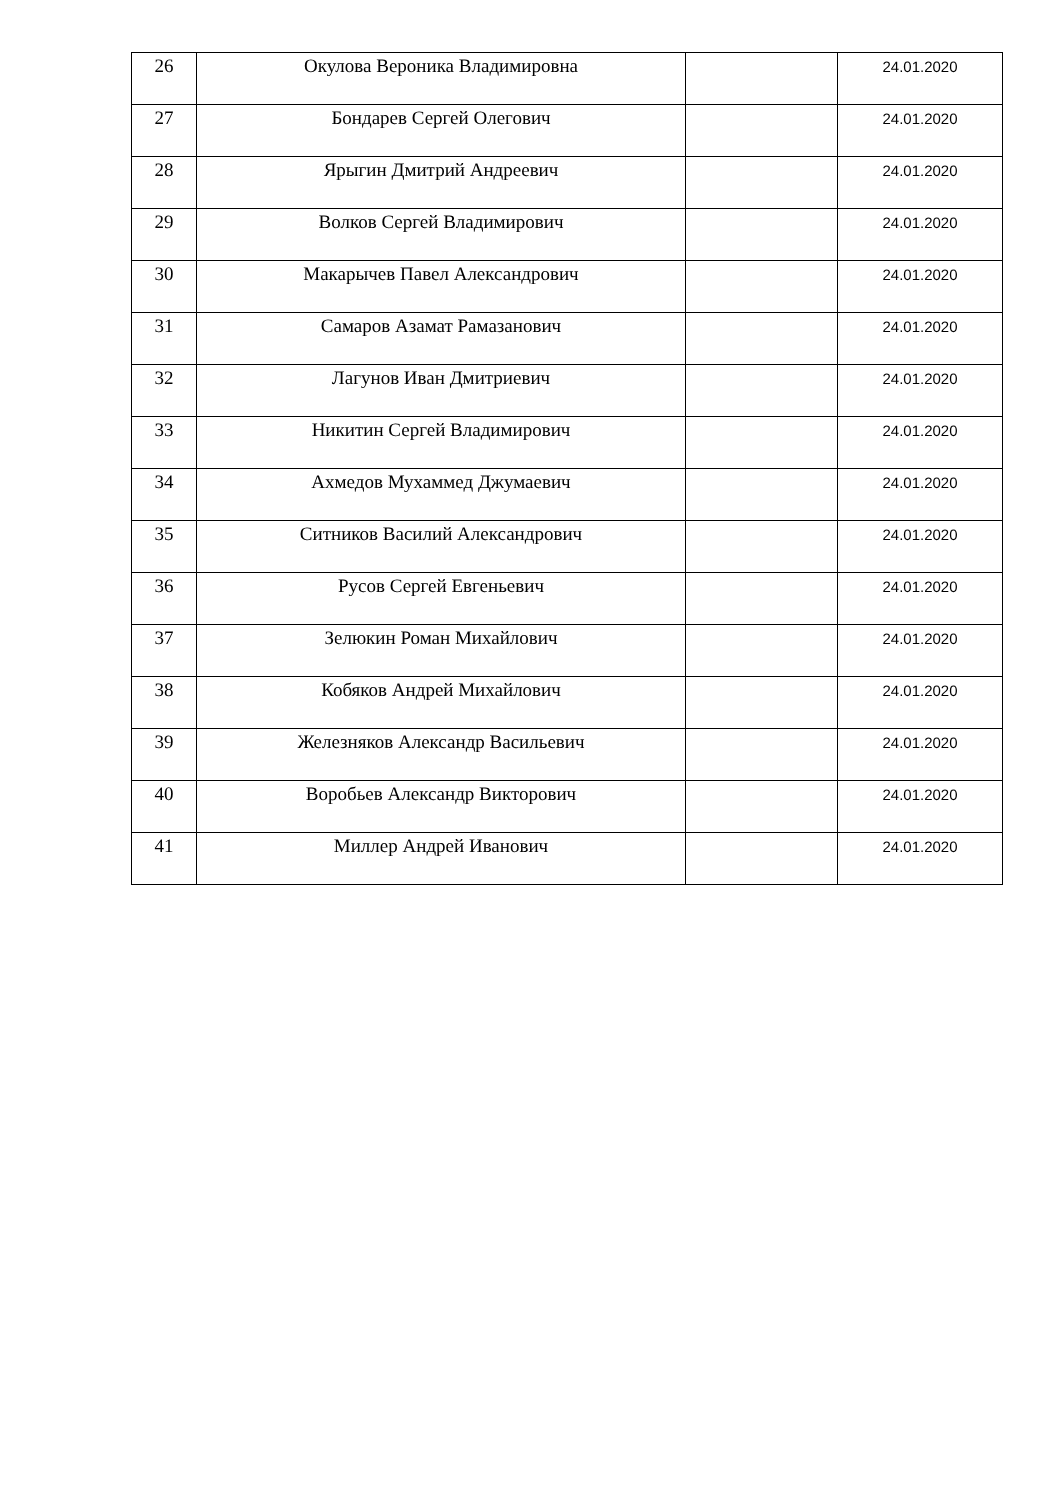| 26 | Окулова Вероника Владимировна | | 24.01.2020 |
| 27 | Бондарев Сергей Олегович | | 24.01.2020 |
| 28 | Ярыгин Дмитрий Андреевич | | 24.01.2020 |
| 29 | Волков Сергей Владимирович | | 24.01.2020 |
| 30 | Макарычев Павел Александрович | | 24.01.2020 |
| 31 | Самаров Азамат Рамазанович | | 24.01.2020 |
| 32 | Лагунов Иван Дмитриевич | | 24.01.2020 |
| 33 | Никитин Сергей Владимирович | | 24.01.2020 |
| 34 | Ахмедов Мухаммед Джумаевич | | 24.01.2020 |
| 35 | Ситников Василий Александрович | | 24.01.2020 |
| 36 | Русов Сергей Евгеньевич | | 24.01.2020 |
| 37 | Зелюкин Роман Михайлович | | 24.01.2020 |
| 38 | Кобяков Андрей Михайлович | | 24.01.2020 |
| 39 | Железняков Александр Васильевич | | 24.01.2020 |
| 40 | Воробьев Александр Викторович | | 24.01.2020 |
| 41 | Миллер Андрей Иванович | | 24.01.2020 |